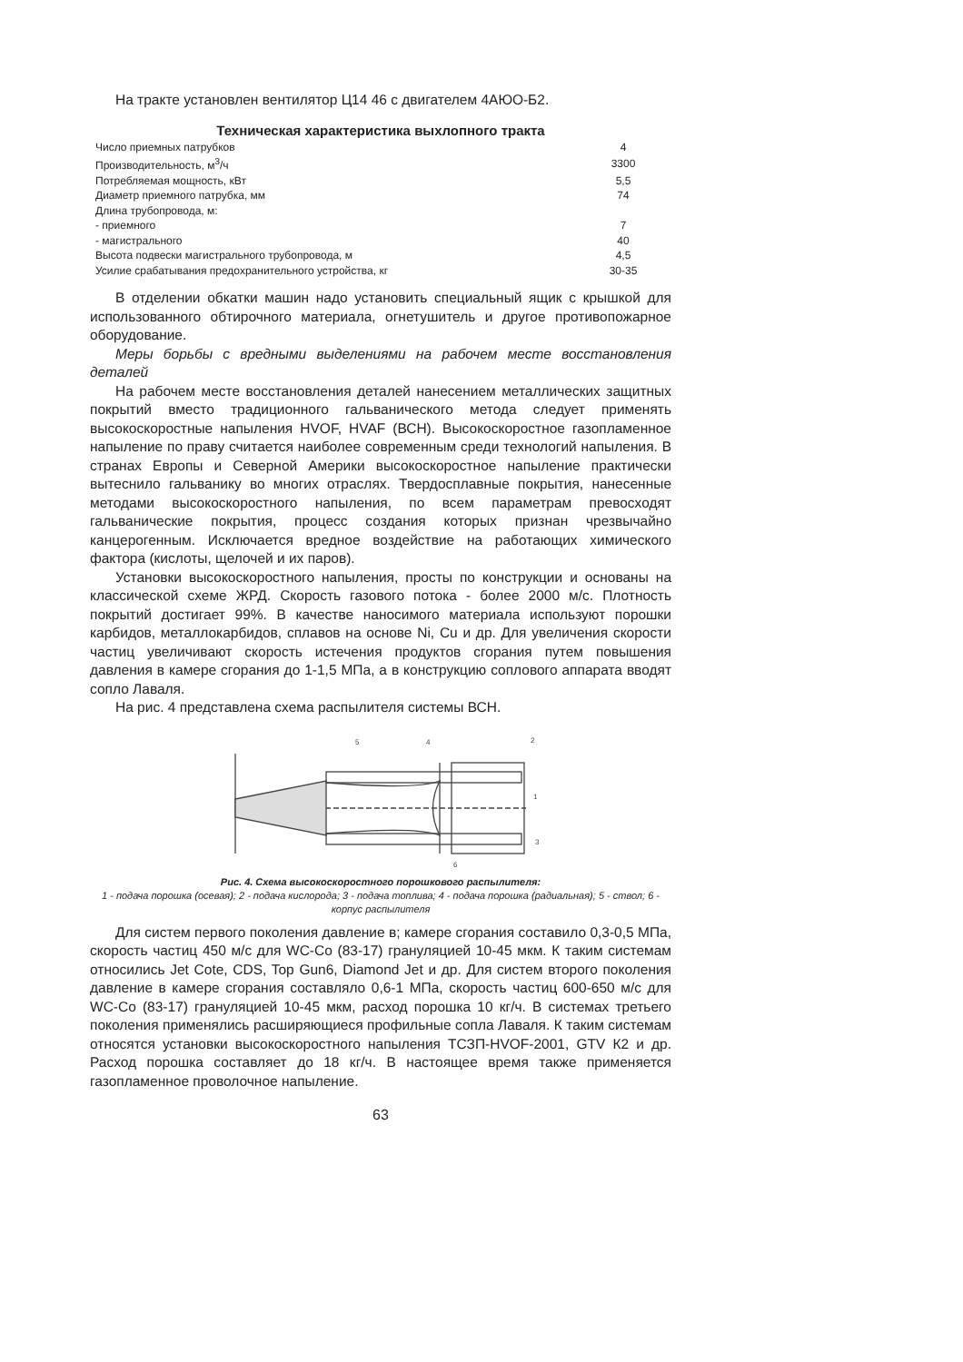На тракте установлен вентилятор Ц14 46 с двигателем 4АЮО-Б2.
Техническая характеристика выхлопного тракта
| Число приемных патрубков | 4 |
| Производительность, м<sup>3</sup>/ч | 3300 |
| Потребляемая мощность, кВт | 5,5 |
| Диаметр приемного патрубка, мм | 74 |
| Длина трубопровода, м: | |
| - приемного | 7 |
| - магистрального | 40 |
| Высота подвески магистрального трубопровода, м | 4,5 |
| Усилие срабатывания предохранительного устройства, кг | 30-35 |
В отделении обкатки машин надо установить специальный ящик с крышкой для использованного обтирочного материала, огнетушитель и другое противопожарное оборудование.
Меры борьбы с вредными выделениями на рабочем месте восстановления деталей
На рабочем месте восстановления деталей нанесением металлических защитных покрытий вместо традиционного гальванического метода следует применять высокоскоростные напыления HVOF, HVAF (ВСН). Высокоскоростное газопламенное напыление по праву считается наиболее современным среди технологий напыления. В странах Европы и Северной Америки высокоскоростное напыление практически вытеснило гальванику во многих отраслях. Твердосплавные покрытия, нанесенные методами высокоскоростного напыления, по всем параметрам превосходят гальванические покрытия, процесс создания которых признан чрезвычайно канцерогенным. Исключается вредное воздействие на работающих химического фактора (кислоты, щелочей и их паров).
Установки высокоскоростного напыления, просты по конструкции и основаны на классической схеме ЖРД. Скорость газового потока - более 2000 м/с. Плотность покрытий достигает 99%. В качестве наносимого материала используют порошки карбидов, металлокарбидов, сплавов на основе Ni, Cu и др. Для увеличения скорости частиц увеличивают скорость истечения продуктов сгорания путем повышения давления в камере сгорания до 1-1,5 МПа, а в конструкцию соплового аппарата вводят сопло Лаваля.
На рис. 4 представлена схема распылителя системы ВСН.
5
4
2
1
3
6
Рис. 4. Схема высокоскоростного порошкового распылителя:
1 - подача порошка (осевая); 2 - подача кислорода; 3 - подача топлива; 4 - подача порошка (радиальная); 5 - ствол; 6 - корпус распылителя
Для систем первого поколения давление в; камере сгорания составило 0,3-0,5 МПа, скорость частиц 450 м/с для WC-Co (83-17) грануляцией 10-45 мкм. К таким системам относились Jet Cote, CDS, Top Gun6, Diamond Jet и др. Для систем второго поколения давление в камере сгорания составляло 0,6-1 МПа, скорость частиц 600-650 м/с для WC-Co (83-17) грануляцией 10-45 мкм, расход порошка 10 кг/ч. В системах третьего поколения применялись расширяющиеся профильные сопла Лаваля. К таким системам относятся установки высокоскоростного напыления ТСЗП-HVOF-2001, GTV К2 и др. Расход порошка составляет до 18 кг/ч. В настоящее время также применяется газопламенное проволочное напыление.
63